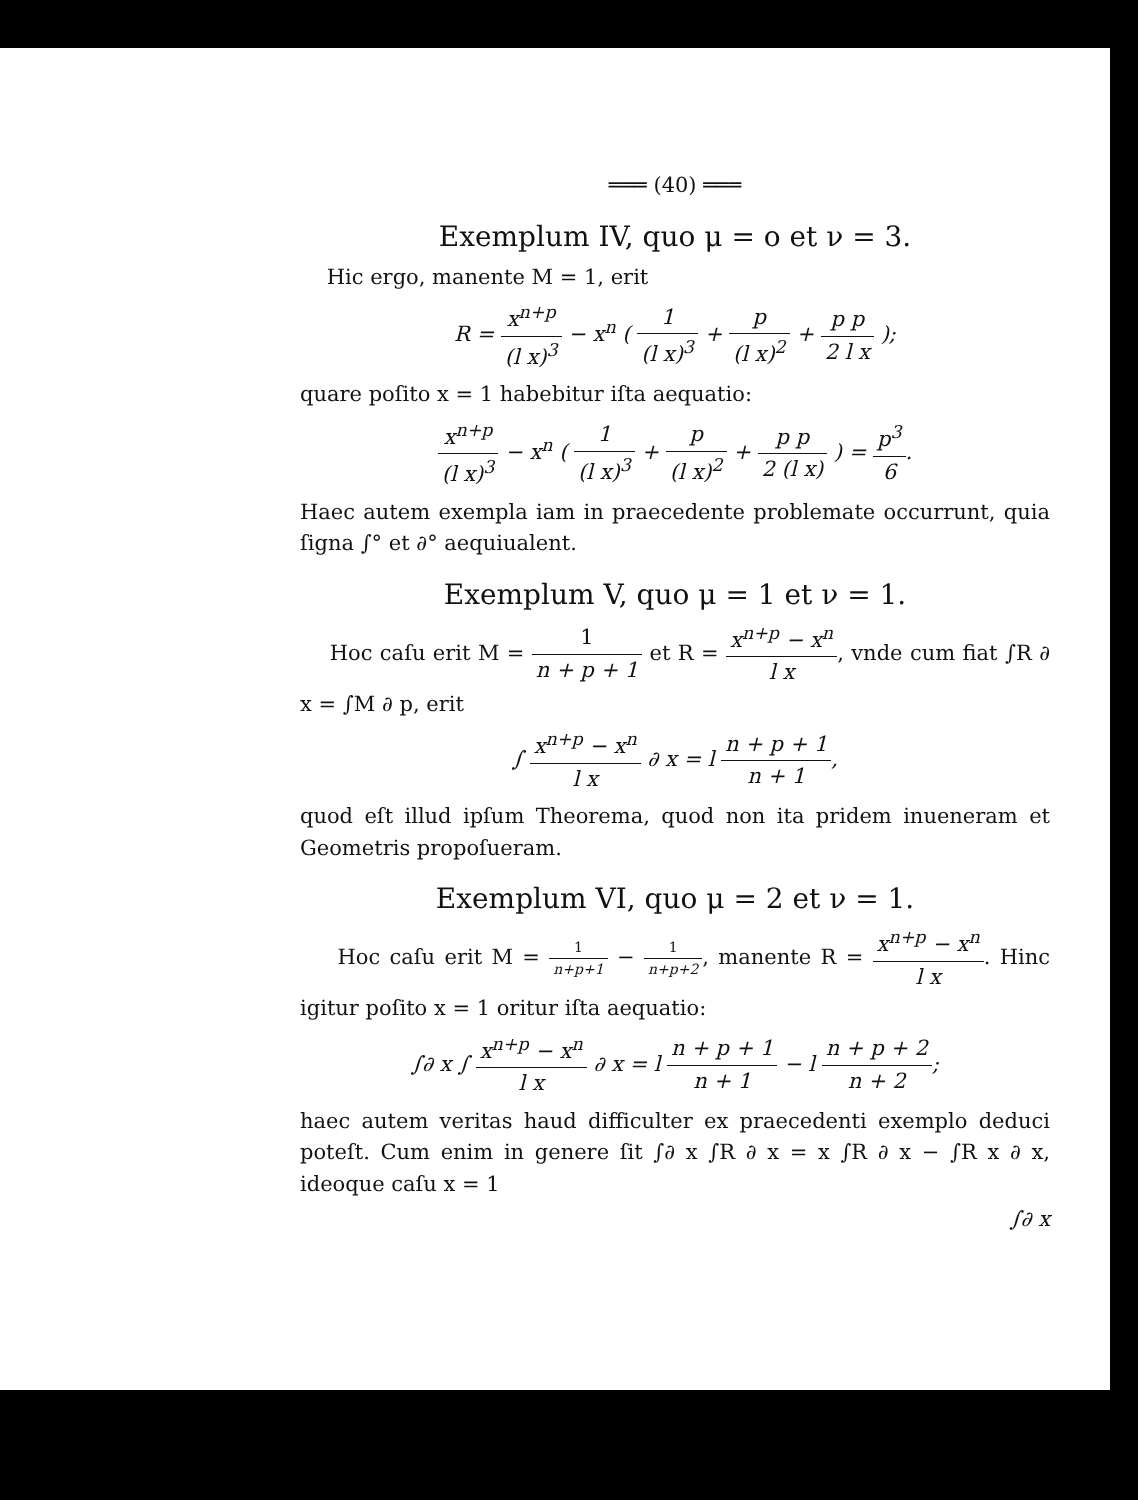═══ (40) ═══
Exemplum IV, quo μ = o et ν = 3.
Hic ergo, manente M = 1, erit
R = x<sup>n+p</sup> (l x)<sup>3</sup> − x<sup>n</sup> ( 1 (l x)<sup>3</sup> + p (l x)<sup>2</sup> + p p 2 l x );
quare poſito x = 1 habebitur iſta aequatio:
x<sup>n+p</sup> (l x)<sup>3</sup> − x<sup>n</sup> ( 1 (l x)<sup>3</sup> + p (l x)<sup>2</sup> + p p 2 (l x) ) = p<sup>3</sup> 6.
Haec autem exempla iam in praecedente problemate occurrunt, quia ſigna ∫° et ∂° aequiualent.
Exemplum V, quo μ = 1 et ν = 1.
Hoc caſu erit M = 1 n + p + 1 et R = x<sup>n+p</sup> − x<sup>n</sup> l x, vnde cum fiat ∫R ∂ x = ∫M ∂ p, erit
∫ x<sup>n+p</sup> − x<sup>n</sup> l x ∂ x = l n + p + 1 n + 1,
quod eſt illud ipſum Theorema, quod non ita pridem inueneram et Geometris propoſueram.
Exemplum VI, quo μ = 2 et ν = 1.
Hoc caſu erit M = 1 n+p+1 − 1 n+p+2, manente R = x<sup>n+p</sup> − x<sup>n</sup> l x. Hinc igitur poſito x = 1 oritur iſta aequatio:
∫∂ x ∫ x<sup>n+p</sup> − x<sup>n</sup> l x ∂ x = l n + p + 1 n + 1 − l n + p + 2 n + 2;
haec autem veritas haud difficulter ex praecedenti exemplo deduci poteſt. Cum enim in genere ſit ∫∂ x ∫R ∂ x = x ∫R ∂ x − ∫R x ∂ x, ideoque caſu x = 1
∫∂ x